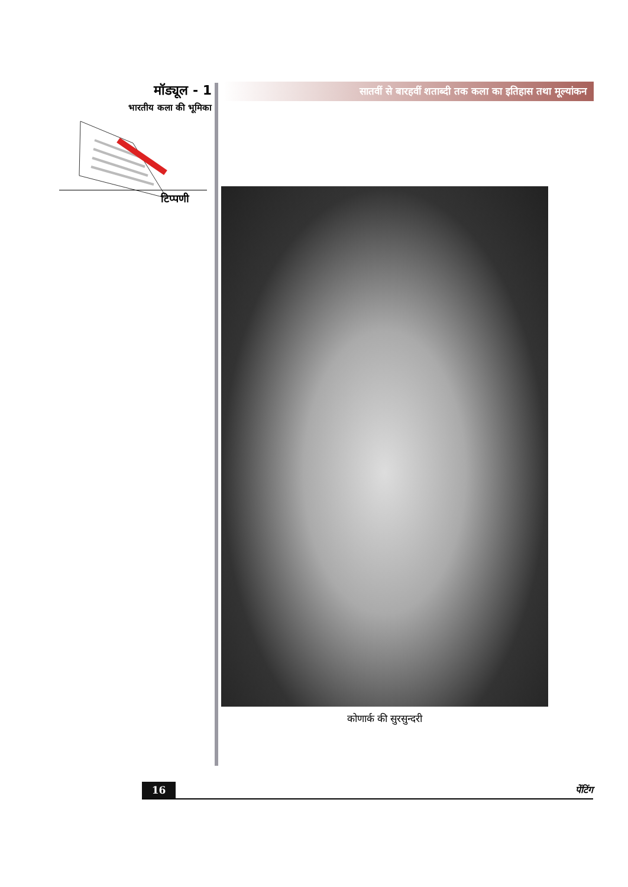मॉड्यूल - 1
भारतीय कला की भूमिका
टिप्पणी
सातवीं से बारहवीं शताब्दी तक कला का इतिहास तथा मूल्यांकन
कोणार्क की सुरसुन्दरी
16 पेंटिंग